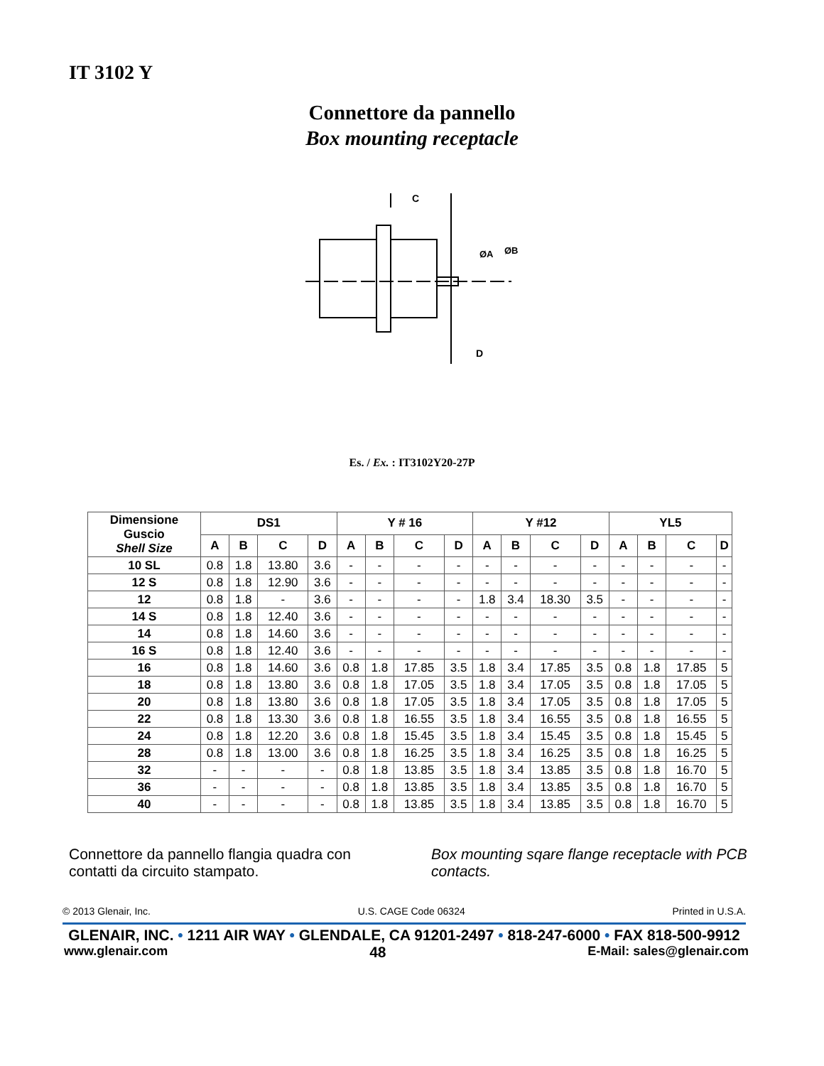IT 3102 Y
Connettore da pannello
Box mounting receptacle
C
D
ØA
ØB
Es. / Ex. : IT3102Y20-27P
| Dimensione Guscio Shell Size | DS1 | | | | Y # 16 | | | | Y #12 | | | | YL5 | | | |
| --- | --- | --- | --- | --- | --- | --- | --- | --- | --- | --- | --- | --- | --- | --- | --- | --- |
| | A | B | C | D | A | B | C | D | A | B | C | D | A | B | C | D |
| 10 SL | 0.8 | 1.8 | 13.80 | 3.6 | - | - | - | - | - | - | - | - | - | - | - | - |
| 12 S | 0.8 | 1.8 | 12.90 | 3.6 | - | - | - | - | - | - | - | - | - | - | - | - |
| 12 | 0.8 | 1.8 | - | 3.6 | - | - | - | - | 1.8 | 3.4 | 18.30 | 3.5 | - | - | - | - |
| 14 S | 0.8 | 1.8 | 12.40 | 3.6 | - | - | - | - | - | - | - | - | - | - | - | - |
| 14 | 0.8 | 1.8 | 14.60 | 3.6 | - | - | - | - | - | - | - | - | - | - | - | - |
| 16 S | 0.8 | 1.8 | 12.40 | 3.6 | - | - | - | - | - | - | - | - | - | - | - | - |
| 16 | 0.8 | 1.8 | 14.60 | 3.6 | 0.8 | 1.8 | 17.85 | 3.5 | 1.8 | 3.4 | 17.85 | 3.5 | 0.8 | 1.8 | 17.85 | 5 |
| 18 | 0.8 | 1.8 | 13.80 | 3.6 | 0.8 | 1.8 | 17.05 | 3.5 | 1.8 | 3.4 | 17.05 | 3.5 | 0.8 | 1.8 | 17.05 | 5 |
| 20 | 0.8 | 1.8 | 13.80 | 3.6 | 0.8 | 1.8 | 17.05 | 3.5 | 1.8 | 3.4 | 17.05 | 3.5 | 0.8 | 1.8 | 17.05 | 5 |
| 22 | 0.8 | 1.8 | 13.30 | 3.6 | 0.8 | 1.8 | 16.55 | 3.5 | 1.8 | 3.4 | 16.55 | 3.5 | 0.8 | 1.8 | 16.55 | 5 |
| 24 | 0.8 | 1.8 | 12.20 | 3.6 | 0.8 | 1.8 | 15.45 | 3.5 | 1.8 | 3.4 | 15.45 | 3.5 | 0.8 | 1.8 | 15.45 | 5 |
| 28 | 0.8 | 1.8 | 13.00 | 3.6 | 0.8 | 1.8 | 16.25 | 3.5 | 1.8 | 3.4 | 16.25 | 3.5 | 0.8 | 1.8 | 16.25 | 5 |
| 32 | - | - | - | - | 0.8 | 1.8 | 13.85 | 3.5 | 1.8 | 3.4 | 13.85 | 3.5 | 0.8 | 1.8 | 16.70 | 5 |
| 36 | - | - | - | - | 0.8 | 1.8 | 13.85 | 3.5 | 1.8 | 3.4 | 13.85 | 3.5 | 0.8 | 1.8 | 16.70 | 5 |
| 40 | - | - | - | - | 0.8 | 1.8 | 13.85 | 3.5 | 1.8 | 3.4 | 13.85 | 3.5 | 0.8 | 1.8 | 16.70 | 5 |
Connettore da pannello flangia quadra con contatti da circuito stampato.
Box mounting sqare flange receptacle with PCB contacts.
© 2013 Glenair, Inc. U.S. CAGE Code 06324 Printed in U.S.A.
GLENAIR, INC. • 1211 AIR WAY • GLENDALE, CA 91201-2497 • 818-247-6000 • FAX 818-500-9912
www.glenair.com 48 E-Mail: sales@glenair.com